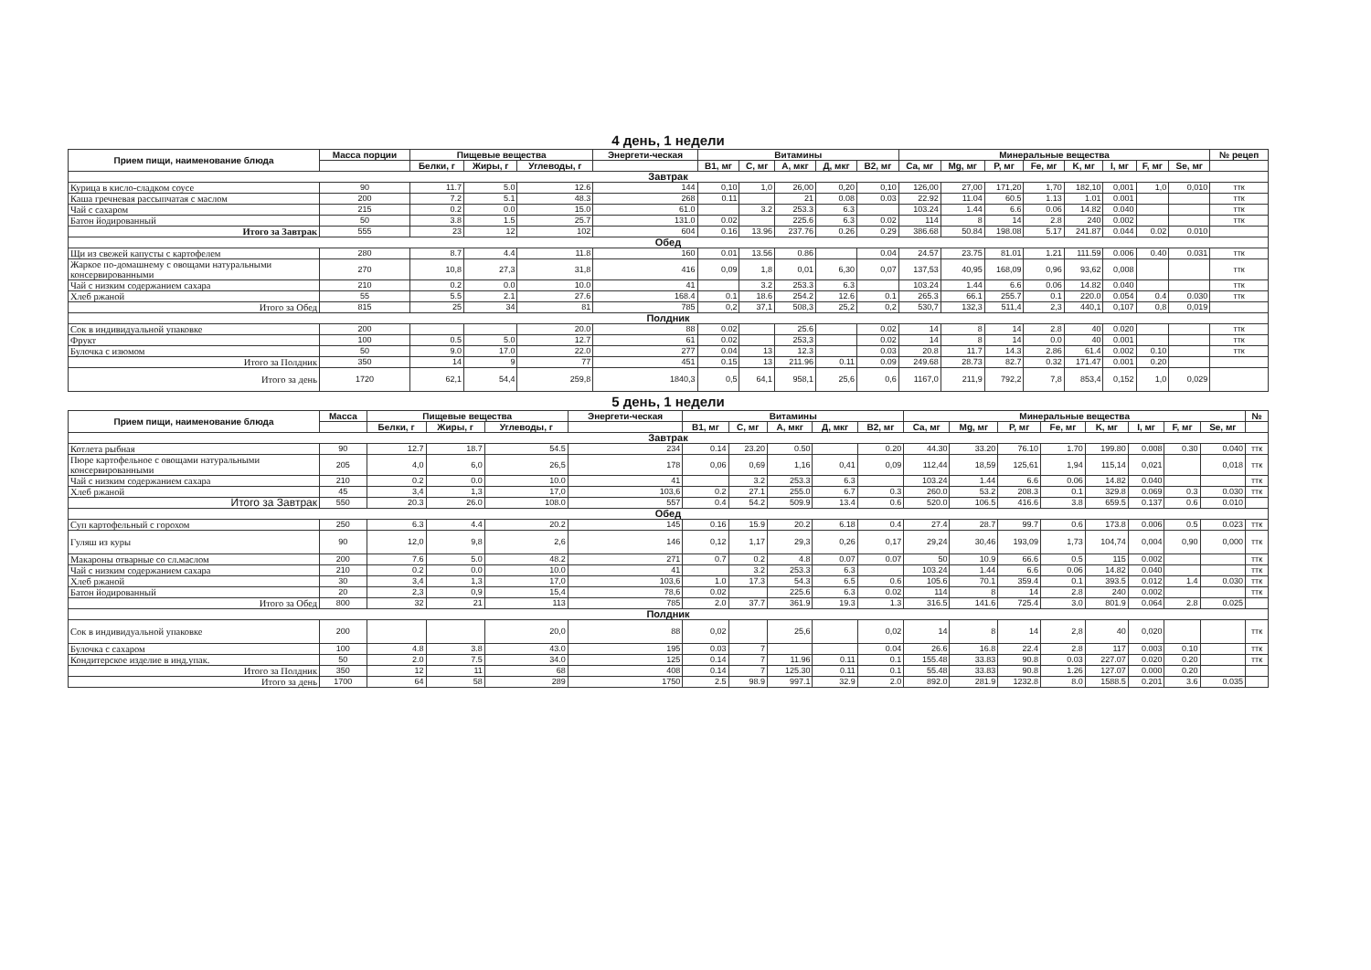4 день, 1 недели
| Прием пищи, наименование блюда | Масса порции | Пищевые вещества | | | Энергети-ческая | Витамины | | | | | Минеральные вещества | | | | | | | | № рецеп |
| --- | --- | --- | --- | --- | --- | --- | --- | --- | --- | --- | --- | --- | --- | --- | --- | --- | --- | --- | --- |
| | | Белки, г | Жиры, г | Углеводы, г | | B1, мг | C, мг | A, мкг | Д, мкг | B2, мг | Ca, мг | Mg, мг | P, мг | Fe, мг | K, мг | I, мг | F, мг | Se, мг | |
| Завтрак | | | | | | | | | | | | | | | | | | | |
| Курица в кисло-сладком соусе | 90 | 11.7 | 5.0 | 12.6 | 144 | 0,10 | 1,0 | 26,00 | 0,20 | 0,10 | 126,00 | 27,00 | 171,20 | 1,70 | 182,10 | 0,001 | 1,0 | 0,010 | ттк |
| Каша гречневая рассыпчатая с маслом | 200 | 7.2 | 5.1 | 48.3 | 268 | 0.11 | | 21 | 0.08 | 0.03 | 22.92 | 11.04 | 60.5 | 1.13 | 1.01 | 0.001 | | | ттк |
| Чай с сахаром | 215 | 0.2 | 0.0 | 15.0 | 61.0 | | 3.2 | 253.3 | 6.3 | | 103.24 | 1.44 | 6.6 | 0.06 | 14.82 | 0.040 | | | ттк |
| Батон йодированный | 50 | 3.8 | 1.5 | 25.7 | 131.0 | 0.02 | | 225.6 | 6.3 | 0.02 | 114 | 8 | 14 | 2.8 | 240 | 0.002 | | | ттк |
| Итого за Завтрак | 555 | 23 | 12 | 102 | 604 | 0.16 | 13.96 | 237.76 | 0.26 | 0.29 | 386.68 | 50.84 | 198.08 | 5.17 | 241.87 | 0.044 | 0.02 | 0.010 | |
| Обед | | | | | | | | | | | | | | | | | | | |
| Щи из свежей капусты с картофелем | 280 | 8.7 | 4.4 | 11.8 | 160 | 0.01 | 13.56 | 0.86 | | 0.04 | 24.57 | 23.75 | 81.01 | 1.21 | 111.59 | 0.006 | 0.40 | 0.031 | ттк |
| Жаркое по-домашнему с овощами натуральными консервированными | 270 | 10,8 | 27,3 | 31,8 | 416 | 0,09 | 1,8 | 0,01 | 6,30 | 0,07 | 137,53 | 40,95 | 168,09 | 0,96 | 93,62 | 0,008 | | | ттк |
| Чай с низким содержанием сахара | 210 | 0.2 | 0.0 | 10.0 | 41 | | 3.2 | 253.3 | 6.3 | | 103.24 | 1.44 | 6.6 | 0.06 | 14.82 | 0.040 | | | ттк |
| Хлеб ржаной | 55 | 5.5 | 2.1 | 27.6 | 168.4 | 0.1 | 18.6 | 254.2 | 12.6 | 0.1 | 265.3 | 66.1 | 255.7 | 0.1 | 220.0 | 0.054 | 0.4 | 0.030 | ттк |
| Итого за Обед | 815 | 25 | 34 | 81 | 785 | 0,2 | 37,1 | 508,3 | 25,2 | 0,2 | 530,7 | 132,3 | 511,4 | 2,3 | 440,1 | 0,107 | 0,8 | 0,019 | |
| Полдник | | | | | | | | | | | | | | | | | | | |
| Сок в индивидуальной упаковке | 200 | | | 20.0 | 88 | 0.02 | | 25.6 | | 0.02 | 14 | 8 | 14 | 2.8 | 40 | 0.020 | | | ттк |
| Фрукт | 100 | 0.5 | 5.0 | 12.7 | 61 | 0.02 | | 253,3 | | 0.02 | 14 | 8 | 14 | 0.0 | 40 | 0.001 | | | ттк |
| Булочка с изюмом | 50 | 9.0 | 17.0 | 22.0 | 277 | 0.04 | 13 | 12.3 | | 0.03 | 20.8 | 11.7 | 14.3 | 2.86 | 61.4 | 0.002 | 0.10 | | ттк |
| Итого за Полдник | 350 | 14 | 9 | 77 | 451 | 0.15 | 13 | 211.96 | 0.11 | 0.09 | 249.68 | 28.73 | 82.7 | 0.32 | 171.47 | 0.001 | 0.20 | | |
| Итого за день | 1720 | 62,1 | 54,4 | 259,8 | 1840,3 | 0,5 | 64,1 | 958,1 | 25,6 | 0,6 | 1167,0 | 211,9 | 792,2 | 7,8 | 853,4 | 0,152 | 1,0 | 0,029 | |
5 день, 1 недели
| Прием пищи, наименование блюда | Масса | Пищевые вещества | | | Энергети-ческая | Витамины | | | | | Минеральные вещества | | | | | | | | № |
| --- | --- | --- | --- | --- | --- | --- | --- | --- | --- | --- | --- | --- | --- | --- | --- | --- | --- | --- | --- |
| | | Белки, г | Жиры, г | Углеводы, г | | B1, мг | C, мг | A, мкг | Д, мкг | B2, мг | Ca, мг | Mg, мг | P, мг | Fe, мг | K, мг | I, мг | F, мг | Se, мг | |
| Завтрак | | | | | | | | | | | | | | | | | | | |
| Котлета рыбная | 90 | 12.7 | 18.7 | 54.5 | 234 | 0.14 | 23.20 | 0.50 | | 0.20 | 44.30 | 33.20 | 76.10 | 1.70 | 199.80 | 0.008 | 0.30 | 0.040 | ттк |
| Пюре картофельное с овощами натуральными консервированными | 205 | 4,0 | 6,0 | 26,5 | 178 | 0,06 | 0,69 | 1,16 | 0,41 | 0,09 | 112,44 | 18,59 | 125,61 | 1,94 | 115,14 | 0,021 | | 0,018 | ттк |
| Чай с низким содержанием сахара | 210 | 0.2 | 0.0 | 10.0 | 41 | | 3.2 | 253.3 | 6.3 | | 103.24 | 1.44 | 6.6 | 0.06 | 14.82 | 0.040 | | | ттк |
| Хлеб ржаной | 45 | 3,4 | 1,3 | 17,0 | 103,6 | 0.2 | 27.1 | 255.0 | 6.7 | 0.3 | 260.0 | 53.2 | 208.3 | 0.1 | 329.8 | 0.069 | 0.3 | 0.030 | ттк |
| Итого за Завтрак | 550 | 20.3 | 26.0 | 108.0 | 557 | 0.4 | 54.2 | 509.9 | 13.4 | 0.6 | 520.0 | 106.5 | 416.6 | 3.8 | 659.5 | 0.137 | 0.6 | 0.010 | |
| Обед | | | | | | | | | | | | | | | | | | | |
| Суп картофельный с горохом | 250 | 6.3 | 4.4 | 20.2 | 145 | 0.16 | 15.9 | 20.2 | 6.18 | 0.4 | 27.4 | 28.7 | 99.7 | 0.6 | 173.8 | 0.006 | 0.5 | 0.023 | ттк |
| Гуляш из куры | 90 | 12,0 | 9,8 | 2,6 | 146 | 0,12 | 1,17 | 29,3 | 0,26 | 0,17 | 29,24 | 30,46 | 193,09 | 1,73 | 104,74 | 0,004 | 0,90 | 0,000 | ттк |
| Макароны отварные со сл.маслом | 200 | 7.6 | 5.0 | 48.2 | 271 | 0.7 | 0.2 | 4.8 | 0.07 | 0.07 | 50 | 10.9 | 66.6 | 0.5 | 115 | 0.002 | | | ттк |
| Чай с низким содержанием сахара | 210 | 0.2 | 0.0 | 10.0 | 41 | | 3.2 | 253.3 | 6.3 | | 103.24 | 1.44 | 6.6 | 0.06 | 14.82 | 0.040 | | | ттк |
| Хлеб ржаной | 30 | 3,4 | 1,3 | 17,0 | 103,6 | 1.0 | 17.3 | 54.3 | 6.5 | 0.6 | 105.6 | 70.1 | 359.4 | 0.1 | 393.5 | 0.012 | 1.4 | 0.030 | ттк |
| Батон йодированный | 20 | 2,3 | 0,9 | 15,4 | 78,6 | 0.02 | | 225.6 | 6.3 | 0.02 | 114 | 8 | 14 | 2.8 | 240 | 0.002 | | | ттк |
| Итого за Обед | 800 | 32 | 21 | 113 | 785 | 2.0 | 37.7 | 361.9 | 19.3 | 1.3 | 316.5 | 141.6 | 725.4 | 3.0 | 801.9 | 0.064 | 2.8 | 0.025 | |
| Полдник | | | | | | | | | | | | | | | | | | | |
| Сок в индивидуальной упаковке | 200 | | | 20,0 | 88 | 0,02 | | 25,6 | | 0,02 | 14 | 8 | 14 | 2,8 | 40 | 0,020 | | | ттк |
| Булочка с сахаром | 100 | 4.8 | 3.8 | 43.0 | 195 | 0.03 | 7 | | | 0.04 | 26.6 | 16.8 | 22.4 | 2.8 | 117 | 0.003 | 0.10 | | ттк |
| Кондитерское изделие в инд.упак. | 50 | 2.0 | 7.5 | 34.0 | 125 | 0.14 | 7 | 11.96 | 0.11 | 0.1 | 155.48 | 33.83 | 90.8 | 0.03 | 227.07 | 0.020 | 0.20 | | ттк |
| Итого за Полдник | 350 | 12 | 11 | 68 | 408 | 0.14 | 7 | 125.30 | 0.11 | 0.1 | 55.48 | 33.83 | 90.8 | 1.26 | 127.07 | 0.000 | 0.20 | | |
| Итого за день | 1700 | 64 | 58 | 289 | 1750 | 2.5 | 98.9 | 997.1 | 32.9 | 2.0 | 892.0 | 281.9 | 1232.8 | 8.0 | 1588.5 | 0.201 | 3.6 | 0.035 | |